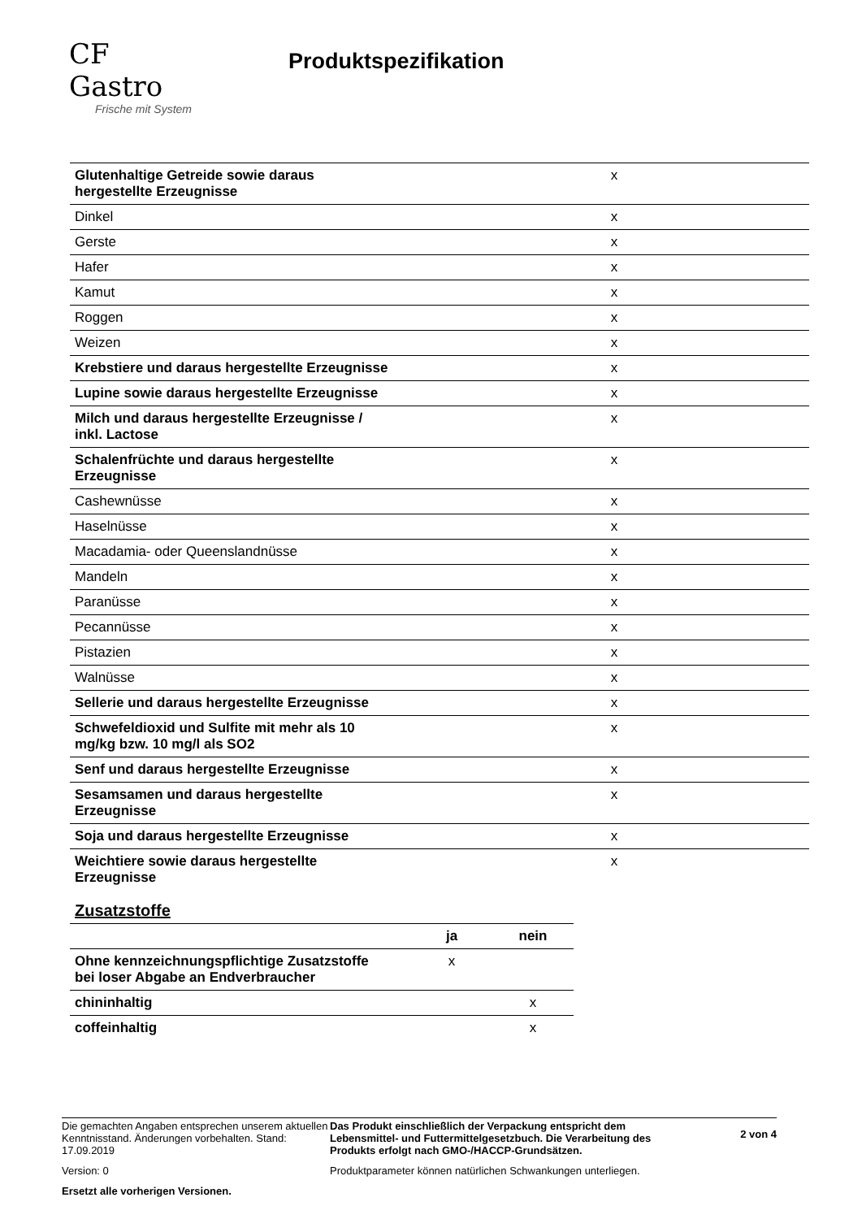CF Gastro
Frische mit System
Produktspezifikation
| Glutenhaltige Getreide sowie daraus hergestellte Erzeugnisse | | x | |
| Dinkel | | x | |
| Gerste | | x | |
| Hafer | | x | |
| Kamut | | x | |
| Roggen | | x | |
| Weizen | | x | |
| Krebstiere und daraus hergestellte Erzeugnisse | | x | |
| Lupine sowie daraus hergestellte Erzeugnisse | | x | |
| Milch und daraus hergestellte Erzeugnisse / inkl. Lactose | | x | |
| Schalenfrüchte und daraus hergestellte Erzeugnisse | | x | |
| Cashewnüsse | | x | |
| Haselnüsse | | x | |
| Macadamia- oder Queenslandnüsse | | x | |
| Mandeln | | x | |
| Paranüsse | | x | |
| Pecannüsse | | x | |
| Pistazien | | x | |
| Walnüsse | | x | |
| Sellerie und daraus hergestellte Erzeugnisse | | x | |
| Schwefeldioxid und Sulfite mit mehr als 10 mg/kg bzw. 10 mg/l als SO2 | | x | |
| Senf und daraus hergestellte Erzeugnisse | | x | |
| Sesamsamen und daraus hergestellte Erzeugnisse | | x | |
| Soja und daraus hergestellte Erzeugnisse | | x | |
| Weichtiere sowie daraus hergestellte Erzeugnisse | | x | |
Zusatzstoffe
| | ja | nein |
| --- | --- | --- |
| Ohne kennzeichnungspflichtige Zusatzstoffe bei loser Abgabe an Endverbraucher | x | |
| chininhaltig | | x |
| coffeinhaltig | | x |
Die gemachten Angaben entsprechen unserem aktuellen Kenntnisstand. Änderungen vorbehalten. Stand: 17.09.2019
Version: 0
Ersetzt alle vorherigen Versionen.
Das Produkt einschließlich der Verpackung entspricht dem Lebensmittel- und Futtermittelgesetzbuch. Die Verarbeitung des Produkts erfolgt nach GMO-/HACCP-Grundsätzen.
Produktparameter können natürlichen Schwankungen unterliegen.
2 von 4